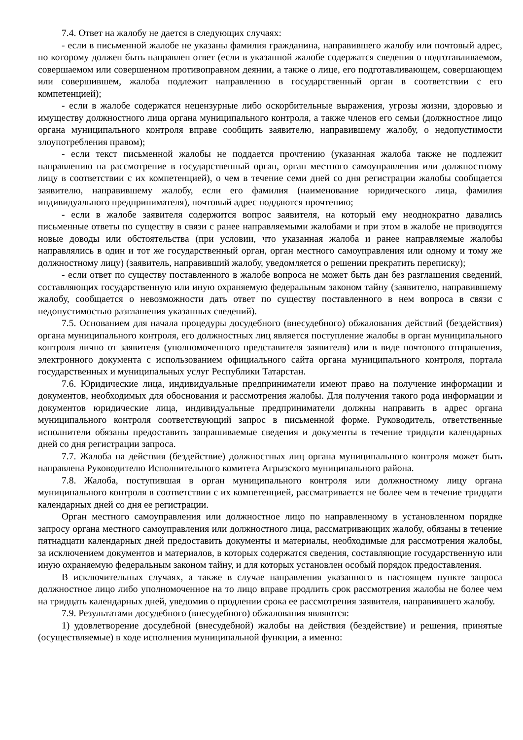7.4. Ответ на жалобу не дается в следующих случаях:
- если в письменной жалобе не указаны фамилия гражданина, направившего жалобу или почтовый адрес, по которому должен быть направлен ответ (если в указанной жалобе содержатся сведения о подготавливаемом, совершаемом или совершенном противоправном деянии, а также о лице, его подготавливающем, совершающем или совершившем, жалоба подлежит направлению в государственный орган в соответствии с его компетенцией);
- если в жалобе содержатся нецензурные либо оскорбительные выражения, угрозы жизни, здоровью и имуществу должностного лица органа муниципального контроля, а также членов его семьи (должностное лицо органа муниципального контроля вправе сообщить заявителю, направившему жалобу, о недопустимости злоупотребления правом);
- если текст письменной жалобы не поддается прочтению (указанная жалоба также не подлежит направлению на рассмотрение в государственный орган, орган местного самоуправления или должностному лицу в соответствии с их компетенцией), о чем в течение семи дней со дня регистрации жалобы сообщается заявителю, направившему жалобу, если его фамилия (наименование юридического лица, фамилия индивидуального предпринимателя), почтовый адрес поддаются прочтению;
- если в жалобе заявителя содержится вопрос заявителя, на который ему неоднократно давались письменные ответы по существу в связи с ранее направляемыми жалобами и при этом в жалобе не приводятся новые доводы или обстоятельства (при условии, что указанная жалоба и ранее направляемые жалобы направлялись в один и тот же государственный орган, орган местного самоуправления или одному и тому же должностному лицу) (заявитель, направивший жалобу, уведомляется о решении прекратить переписку);
- если ответ по существу поставленного в жалобе вопроса не может быть дан без разглашения сведений, составляющих государственную или иную охраняемую федеральным законом тайну (заявителю, направившему жалобу, сообщается о невозможности дать ответ по существу поставленного в нем вопроса в связи с недопустимостью разглашения указанных сведений).
7.5. Основанием для начала процедуры досудебного (внесудебного) обжалования действий (бездействия) органа муниципального контроля, его должностных лиц является поступление жалобы в орган муниципального контроля лично от заявителя (уполномоченного представителя заявителя) или в виде почтового отправления, электронного документа с использованием официального сайта органа муниципального контроля, портала государственных и муниципальных услуг Республики Татарстан.
7.6. Юридические лица, индивидуальные предприниматели имеют право на получение информации и документов, необходимых для обоснования и рассмотрения жалобы. Для получения такого рода информации и документов юридические лица, индивидуальные предприниматели должны направить в адрес органа муниципального контроля соответствующий запрос в письменной форме. Руководитель, ответственные исполнители обязаны предоставить запрашиваемые сведения и документы в течение тридцати календарных дней со дня регистрации запроса.
7.7. Жалоба на действия (бездействие) должностных лиц органа муниципального контроля может быть направлена Руководителю Исполнительного комитета Агрызского муниципального района.
7.8. Жалоба, поступившая в орган муниципального контроля или должностному лицу органа муниципального контроля в соответствии с их компетенцией, рассматривается не более чем в течение тридцати календарных дней со дня ее регистрации.
Орган местного самоуправления или должностное лицо по направленному в установленном порядке запросу органа местного самоуправления или должностного лица, рассматривающих жалобу, обязаны в течение пятнадцати календарных дней предоставить документы и материалы, необходимые для рассмотрения жалобы, за исключением документов и материалов, в которых содержатся сведения, составляющие государственную или иную охраняемую федеральным законом тайну, и для которых установлен особый порядок предоставления.
В исключительных случаях, а также в случае направления указанного в настоящем пункте запроса должностное лицо либо уполномоченное на то лицо вправе продлить срок рассмотрения жалобы не более чем на тридцать календарных дней, уведомив о продлении срока ее рассмотрения заявителя, направившего жалобу.
7.9. Результатами досудебного (внесудебного) обжалования являются:
1) удовлетворение досудебной (внесудебной) жалобы на действия (бездействие) и решения, принятые (осуществляемые) в ходе исполнения муниципальной функции, а именно: